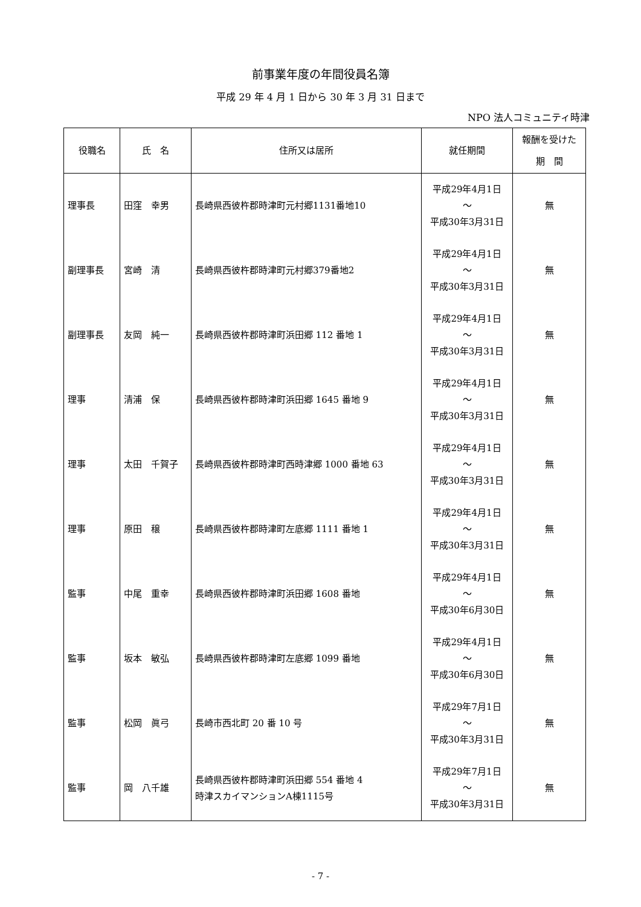前事業年度の年間役員名簿
平成 29 年 4 月 1 日から 30 年 3 月 31 日まで
NPO 法人コミュニティ時津
| 役職名 | 氏 名 | 住所又は居所 | 就任期間 | 報酬を受けた 期 間 |
| --- | --- | --- | --- | --- |
| 理事長 | 田窪 幸男 | 長崎県西彼杵郡時津町元村郷1131番地10 | 平成29年4月1日 ～ 平成30年3月31日 | 無 |
| 副理事長 | 宮崎 清 | 長崎県西彼杵郡時津町元村郷379番地2 | 平成29年4月1日 ～ 平成30年3月31日 | 無 |
| 副理事長 | 友岡 純一 | 長崎県西彼杵郡時津町浜田郷 112 番地 1 | 平成29年4月1日 ～ 平成30年3月31日 | 無 |
| 理事 | 清浦 保 | 長崎県西彼杵郡時津町浜田郷 1645 番地 9 | 平成29年4月1日 ～ 平成30年3月31日 | 無 |
| 理事 | 太田 千賀子 | 長崎県西彼杵郡時津町西時津郷 1000 番地 63 | 平成29年4月1日 ～ 平成30年3月31日 | 無 |
| 理事 | 原田 穣 | 長崎県西彼杵郡時津町左底郷 1111 番地 1 | 平成29年4月1日 ～ 平成30年3月31日 | 無 |
| 監事 | 中尾 重幸 | 長崎県西彼杵郡時津町浜田郷 1608 番地 | 平成29年4月1日 ～ 平成30年6月30日 | 無 |
| 監事 | 坂本 敏弘 | 長崎県西彼杵郡時津町左底郷 1099 番地 | 平成29年4月1日 ～ 平成30年6月30日 | 無 |
| 監事 | 松岡 眞弓 | 長崎市西北町 20 番 10 号 | 平成29年7月1日 ～ 平成30年3月31日 | 無 |
| 監事 | 岡 八千雄 | 長崎県西彼杵郡時津町浜田郷 554 番地 4 時津スカイマンションA棟1115号 | 平成29年7月1日 ～ 平成30年3月31日 | 無 |
- 7 -